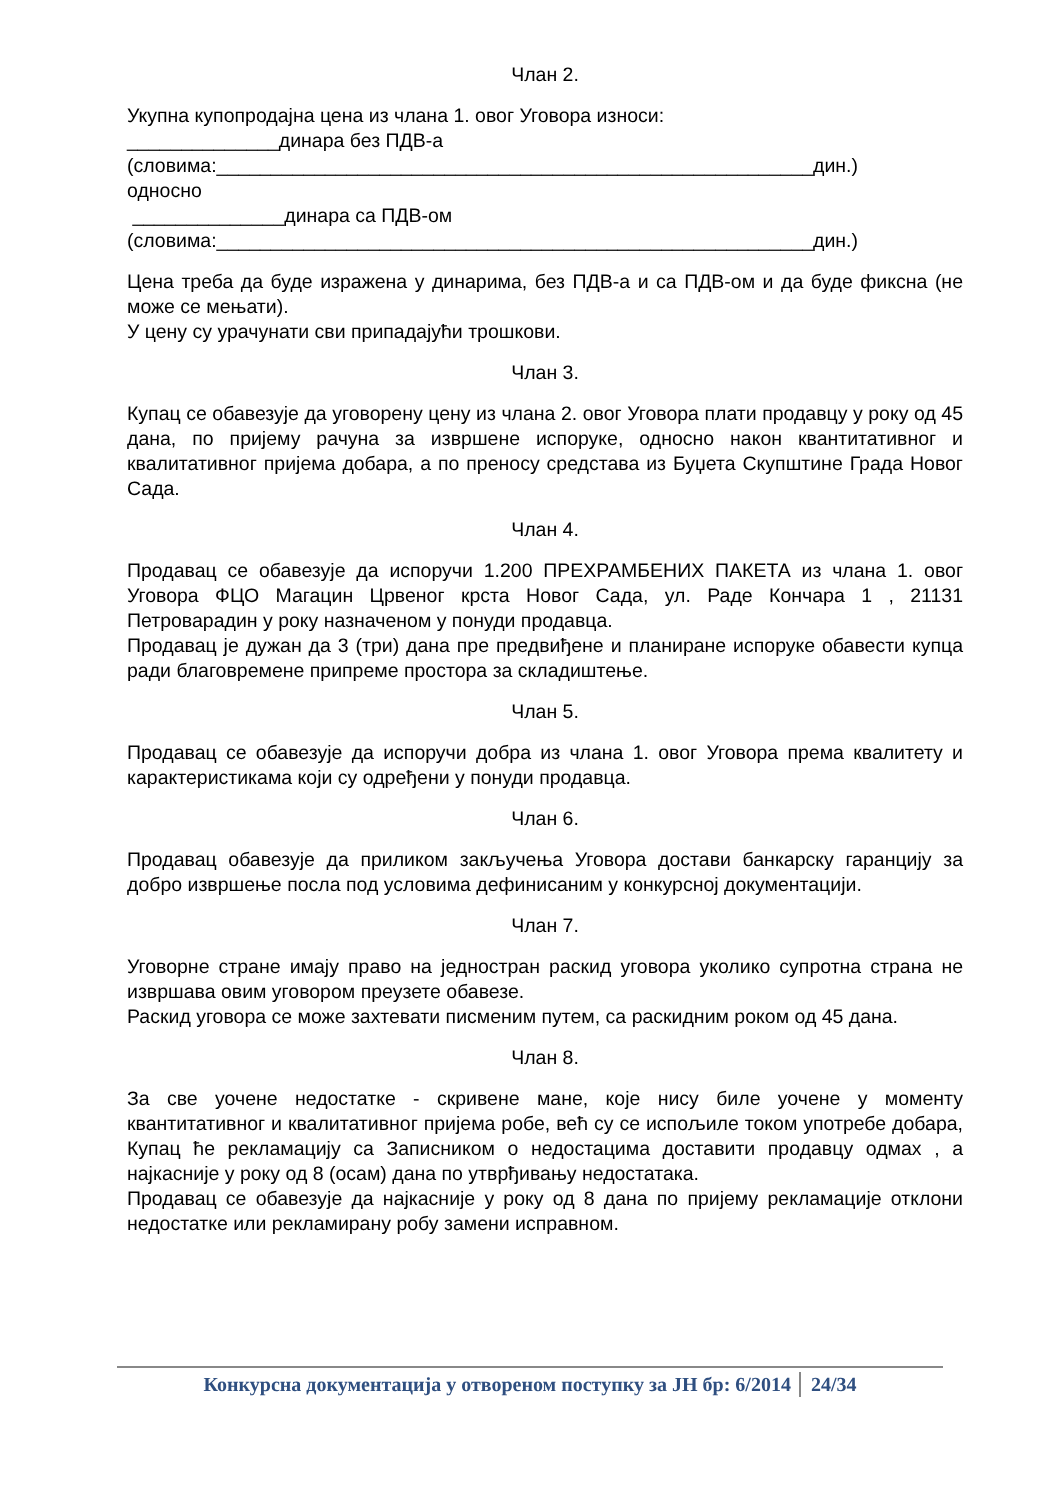Члан 2.
Укупна купопродајна цена из члана 1. овог Уговора износи:
______________динара без ПДВ-а
(словима:_______________________________________________________дин.)
односно
______________динара са ПДВ-ом
(словима:_______________________________________________________дин.)
Цена треба да буде изражена у динарима, без ПДВ-а и са ПДВ-ом и да буде фиксна (не може се мењати).
У цену су урачунати сви припадајући трошкови.
Члан 3.
Купац се обавезује да уговорену цену из члана 2. овог Уговора плати продавцу у року од 45 дана, по пријему рачуна за извршене испоруке, односно након квантитативног и квалитативног пријема добара, а по преносу средстава из Буџета Скупштине Града Новог Сада.
Члан 4.
Продавац се обавезује да испоручи 1.200 ПРЕХРАМБЕНИХ ПАКЕТА из члана 1. овог Уговора ФЦО Магацин Црвеног крста Новог Сада, ул. Раде Кончара 1 , 21131 Петроварадин у року назначеном у понуди продавца.
Продавац је дужан да 3 (три) дана пре предвиђене и планиране испоруке обавести купца ради благовремене припреме простора за складиштење.
Члан 5.
Продавац се обавезује да испоручи добра из члана 1. овог Уговора према квалитету и карактеристикама који су одређени у понуди продавца.
Члан 6.
Продавац обавезује да приликом закључења Уговора достави банкарску гаранцију за добро извршење посла под условима дефинисаним у конкурсној документацији.
Члан 7.
Уговорне стране имају право на једностран раскид уговора уколико супротна страна не извршава овим уговором преузете обавезе.
Раскид уговора се може захтевати писменим путем, са раскидним роком од 45 дана.
Члан 8.
За све уочене недостатке - скривене мане, које нису биле уочене у моменту квантитативног и квалитативног пријема робе, већ су се испољиле током употребе добара, Купац ће рекламацију са Записником о недостацима доставити продавцу одмах , а најкасније у року од 8 (осам) дана по утврђивању недостатака.
Продавац се обавезује да најкасније у року од 8 дана по пријему рекламације отклони недостатке или рекламирану робу замени исправном.
Конкурсна документација у отвореном поступку за ЈН бр: 6/2014 24/34